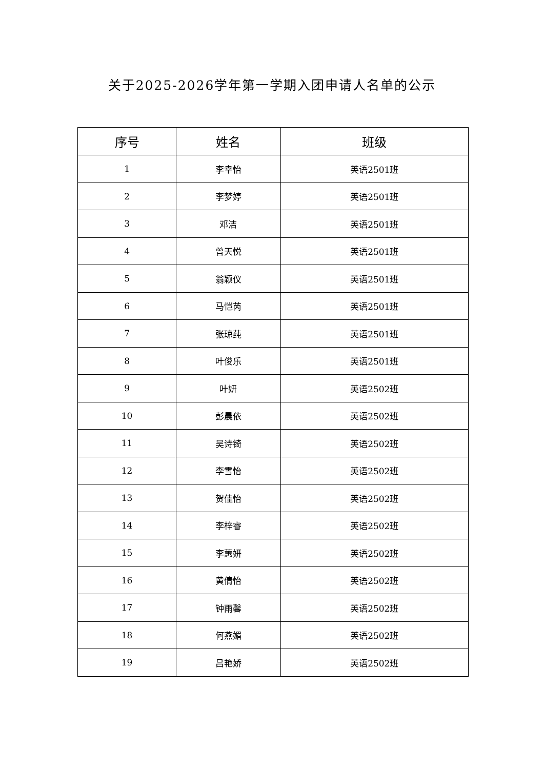关于2025-2026学年第一学期入团申请人名单的公示
| 序号 | 姓名 | 班级 |
| --- | --- | --- |
| 1 | 李幸怡 | 英语2501班 |
| 2 | 李梦婷 | 英语2501班 |
| 3 | 邓洁 | 英语2501班 |
| 4 | 曾天悦 | 英语2501班 |
| 5 | 翁颖仪 | 英语2501班 |
| 6 | 马恺芮 | 英语2501班 |
| 7 | 张琼莼 | 英语2501班 |
| 8 | 叶俊乐 | 英语2501班 |
| 9 | 叶妍 | 英语2502班 |
| 10 | 彭晨依 | 英语2502班 |
| 11 | 吴诗锜 | 英语2502班 |
| 12 | 李雪怡 | 英语2502班 |
| 13 | 贺佳怡 | 英语2502班 |
| 14 | 李梓睿 | 英语2502班 |
| 15 | 李蕙妍 | 英语2502班 |
| 16 | 黄倩怡 | 英语2502班 |
| 17 | 钟雨馨 | 英语2502班 |
| 18 | 何燕媚 | 英语2502班 |
| 19 | 吕艳娇 | 英语2502班 |